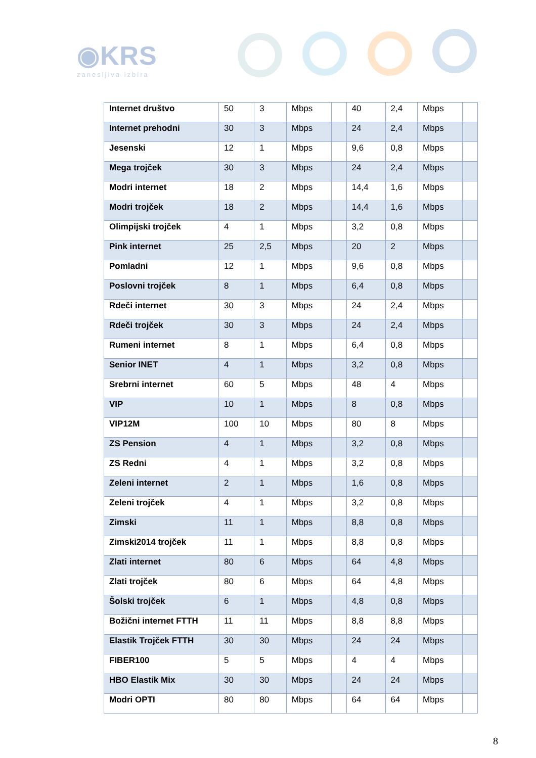◉KRS
zanesljiva izbira
| Internet društvo | 50 | 3 | Mbps | | 40 | 2,4 | Mbps | |
| Internet prehodni | 30 | 3 | Mbps | | 24 | 2,4 | Mbps | |
| Jesenski | 12 | 1 | Mbps | | 9,6 | 0,8 | Mbps | |
| Mega trojček | 30 | 3 | Mbps | | 24 | 2,4 | Mbps | |
| Modri internet | 18 | 2 | Mbps | | 14,4 | 1,6 | Mbps | |
| Modri trojček | 18 | 2 | Mbps | | 14,4 | 1,6 | Mbps | |
| Olimpijski trojček | 4 | 1 | Mbps | | 3,2 | 0,8 | Mbps | |
| Pink internet | 25 | 2,5 | Mbps | | 20 | 2 | Mbps | |
| Pomladni | 12 | 1 | Mbps | | 9,6 | 0,8 | Mbps | |
| Poslovni trojček | 8 | 1 | Mbps | | 6,4 | 0,8 | Mbps | |
| Rdeči internet | 30 | 3 | Mbps | | 24 | 2,4 | Mbps | |
| Rdeči trojček | 30 | 3 | Mbps | | 24 | 2,4 | Mbps | |
| Rumeni internet | 8 | 1 | Mbps | | 6,4 | 0,8 | Mbps | |
| Senior INET | 4 | 1 | Mbps | | 3,2 | 0,8 | Mbps | |
| Srebrni internet | 60 | 5 | Mbps | | 48 | 4 | Mbps | |
| VIP | 10 | 1 | Mbps | | 8 | 0,8 | Mbps | |
| VIP12M | 100 | 10 | Mbps | | 80 | 8 | Mbps | |
| ZS Pension | 4 | 1 | Mbps | | 3,2 | 0,8 | Mbps | |
| ZS Redni | 4 | 1 | Mbps | | 3,2 | 0,8 | Mbps | |
| Zeleni internet | 2 | 1 | Mbps | | 1,6 | 0,8 | Mbps | |
| Zeleni trojček | 4 | 1 | Mbps | | 3,2 | 0,8 | Mbps | |
| Zimski | 11 | 1 | Mbps | | 8,8 | 0,8 | Mbps | |
| Zimski2014 trojček | 11 | 1 | Mbps | | 8,8 | 0,8 | Mbps | |
| Zlati internet | 80 | 6 | Mbps | | 64 | 4,8 | Mbps | |
| Zlati trojček | 80 | 6 | Mbps | | 64 | 4,8 | Mbps | |
| Šolski trojček | 6 | 1 | Mbps | | 4,8 | 0,8 | Mbps | |
| Božični internet FTTH | 11 | 11 | Mbps | | 8,8 | 8,8 | Mbps | |
| Elastik Trojček FTTH | 30 | 30 | Mbps | | 24 | 24 | Mbps | |
| FIBER100 | 5 | 5 | Mbps | | 4 | 4 | Mbps | |
| HBO Elastik Mix | 30 | 30 | Mbps | | 24 | 24 | Mbps | |
| Modri OPTI | 80 | 80 | Mbps | | 64 | 64 | Mbps | |
8